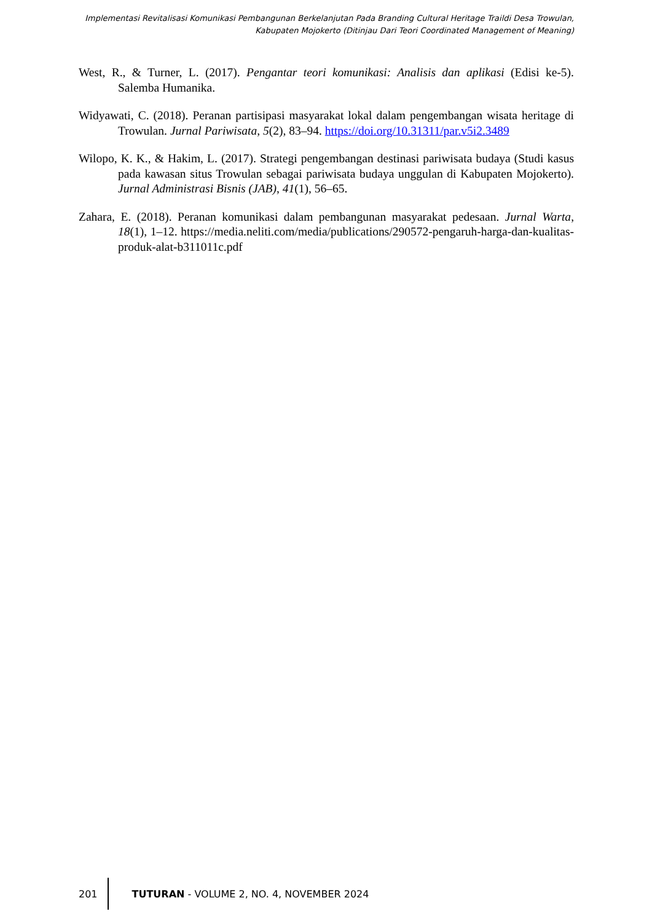Implementasi Revitalisasi Komunikasi Pembangunan Berkelanjutan Pada Branding Cultural Heritage Traildi Desa Trowulan,
Kabupaten Mojokerto (Ditinjau Dari Teori Coordinated Management of Meaning)
West, R., & Turner, L. (2017). Pengantar teori komunikasi: Analisis dan aplikasi (Edisi ke-5). Salemba Humanika.
Widyawati, C. (2018). Peranan partisipasi masyarakat lokal dalam pengembangan wisata heritage di Trowulan. Jurnal Pariwisata, 5(2), 83–94. https://doi.org/10.31311/par.v5i2.3489
Wilopo, K. K., & Hakim, L. (2017). Strategi pengembangan destinasi pariwisata budaya (Studi kasus pada kawasan situs Trowulan sebagai pariwisata budaya unggulan di Kabupaten Mojokerto). Jurnal Administrasi Bisnis (JAB), 41(1), 56–65.
Zahara, E. (2018). Peranan komunikasi dalam pembangunan masyarakat pedesaan. Jurnal Warta, 18(1), 1–12. https://media.neliti.com/media/publications/290572-pengaruh-harga-dan-kualitas-produk-alat-b311011c.pdf
201
TUTURAN - VOLUME 2, NO. 4, NOVEMBER 2024